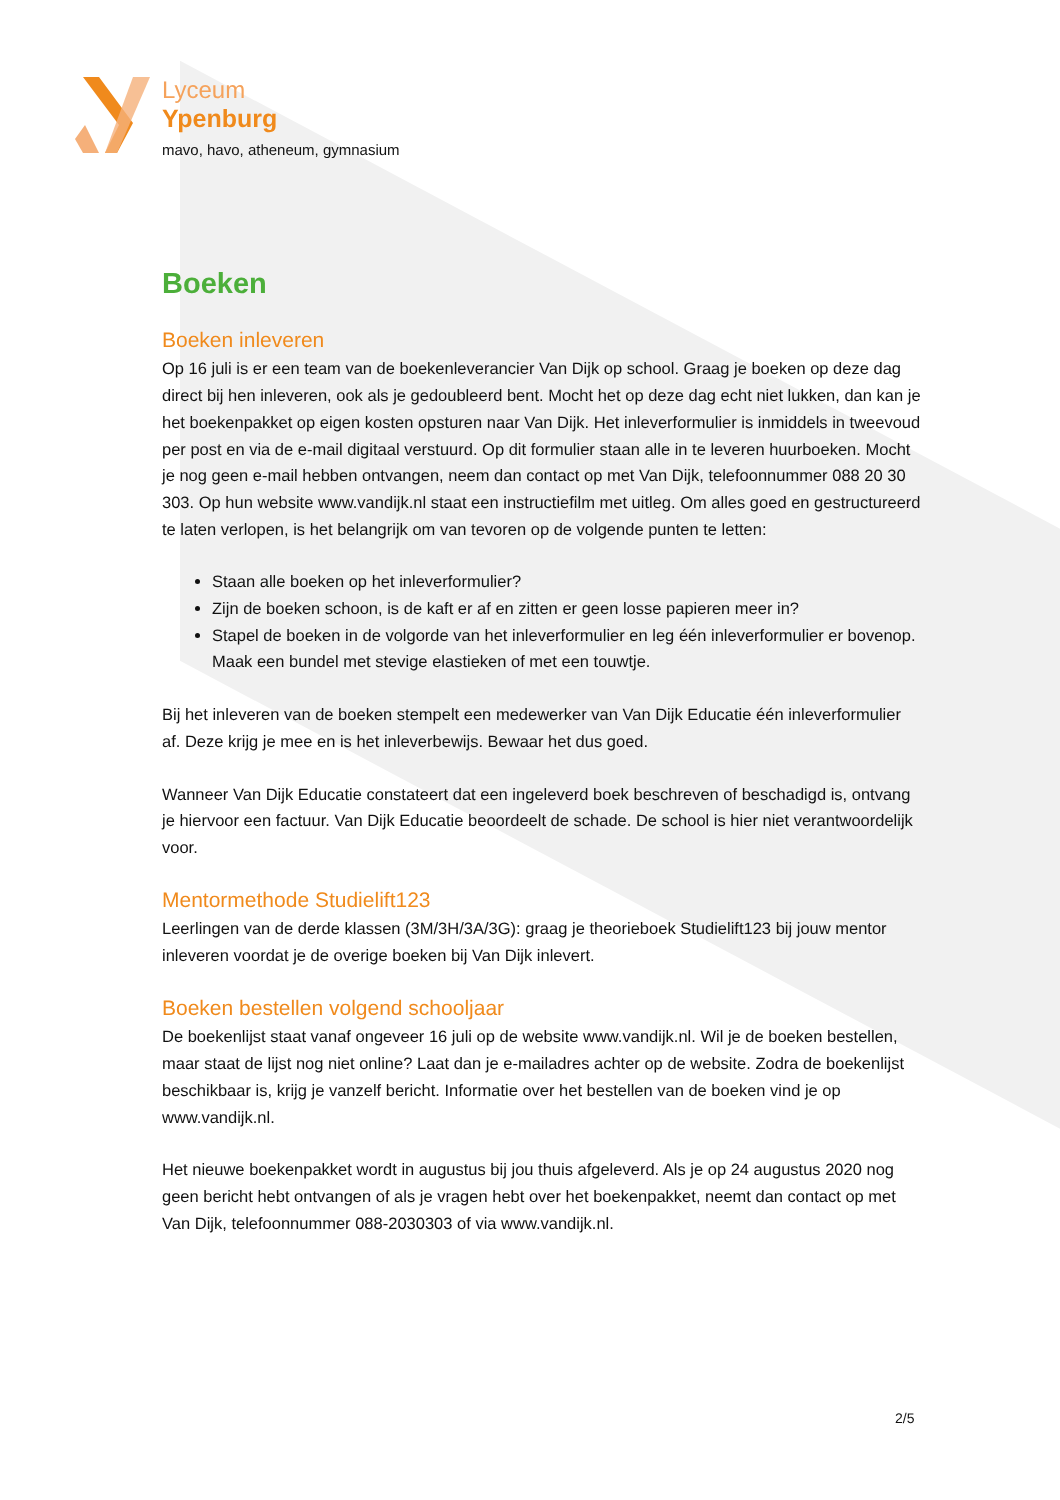Lyceum
Ypenburg
mavo, havo, atheneum, gymnasium
Boeken
Boeken inleveren
Op 16 juli is er een team van de boekenleverancier Van Dijk op school. Graag je boeken op deze dag direct bij hen inleveren, ook als je gedoubleerd bent. Mocht het op deze dag echt niet lukken, dan kan je het boekenpakket op eigen kosten opsturen naar Van Dijk. Het inleverformulier is inmiddels in tweevoud per post en via de e-mail digitaal verstuurd. Op dit formulier staan alle in te leveren huurboeken. Mocht je nog geen e-mail hebben ontvangen, neem dan contact op met Van Dijk, telefoonnummer 088 20 30 303. Op hun website www.vandijk.nl staat een instructiefilm met uitleg. Om alles goed en gestructureerd te laten verlopen, is het belangrijk om van tevoren op de volgende punten te letten:
Staan alle boeken op het inleverformulier?
Zijn de boeken schoon, is de kaft er af en zitten er geen losse papieren meer in?
Stapel de boeken in de volgorde van het inleverformulier en leg één inleverformulier er bovenop. Maak een bundel met stevige elastieken of met een touwtje.
Bij het inleveren van de boeken stempelt een medewerker van Van Dijk Educatie één inleverformulier af. Deze krijg je mee en is het inleverbewijs. Bewaar het dus goed.
Wanneer Van Dijk Educatie constateert dat een ingeleverd boek beschreven of beschadigd is, ontvang je hiervoor een factuur. Van Dijk Educatie beoordeelt de schade. De school is hier niet verantwoordelijk voor.
Mentormethode Studielift123
Leerlingen van de derde klassen (3M/3H/3A/3G): graag je theorieboek Studielift123 bij jouw mentor inleveren voordat je de overige boeken bij Van Dijk inlevert.
Boeken bestellen volgend schooljaar
De boekenlijst staat vanaf ongeveer 16 juli op de website www.vandijk.nl. Wil je de boeken bestellen, maar staat de lijst nog niet online? Laat dan je e-mailadres achter op de website. Zodra de boekenlijst beschikbaar is, krijg je vanzelf bericht. Informatie over het bestellen van de boeken vind je op www.vandijk.nl.
Het nieuwe boekenpakket wordt in augustus bij jou thuis afgeleverd. Als je op 24 augustus 2020 nog geen bericht hebt ontvangen of als je vragen hebt over het boekenpakket, neemt dan contact op met Van Dijk, telefoonnummer 088-2030303 of via www.vandijk.nl.
2/5